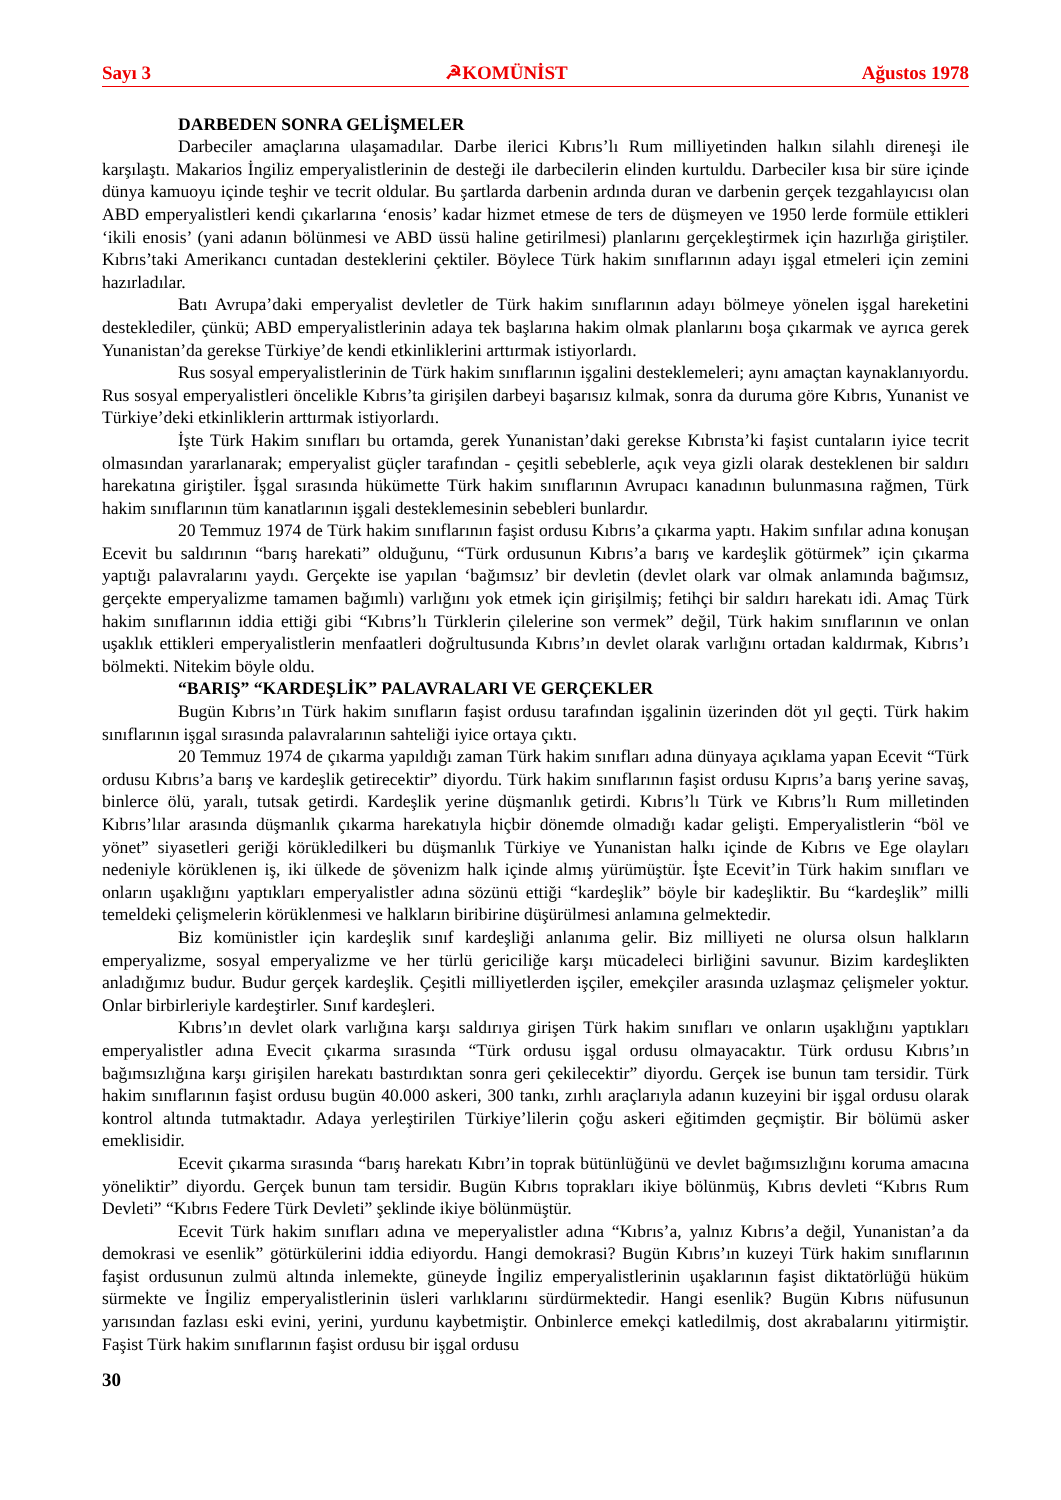Sayı 3 ☭KOMÜNİST Ağustos 1978
DARBEDEN SONRA GELİŞMELER
Darbeciler amaçlarına ulaşamadılar. Darbe ilerici Kıbrıs’lı Rum milliyetinden halkın silahlı direneşi ile karşılaştı. Makarios İngiliz emperyalistlerinin de desteği ile darbecilerin elinden kurtuldu. Darbeciler kısa bir süre içinde dünya kamuoyu içinde teşhir ve tecrit oldular. Bu şartlarda darbenin ardında duran ve darbenin gerçek tezgahlayıcısı olan ABD emperyalistleri kendi çıkarlarına ‘enosis’ kadar hizmet etmese de ters de düşmeyen ve 1950 lerde formüle ettikleri ‘ikili enosis’ (yani adanın bölünmesi ve ABD üssü haline getirilmesi) planlarını gerçekleştirmek için hazırlığa giriştiler. Kıbrıs’taki Amerikancı cuntadan desteklerini çektiler. Böylece Türk hakim sınıflarının adayı işgal etmeleri için zemini hazırladılar.
Batı Avrupa’daki emperyalist devletler de Türk hakim sınıflarının adayı bölmeye yönelen işgal hareketini desteklediler, çünkü; ABD emperyalistlerinin adaya tek başlarına hakim olmak planlarını boşa çıkarmak ve ayrıca gerek Yunanistan’da gerekse Türkiye’de kendi etkinliklerini arttırmak istiyorlardı.
Rus sosyal emperyalistlerinin de Türk hakim sınıflarının işgalini desteklemeleri; aynı amaçtan kaynaklanıyordu. Rus sosyal emperyalistleri öncelikle Kıbrıs’ta girişilen darbeyi başarısız kılmak, sonra da duruma göre Kıbrıs, Yunanist ve Türkiye’deki etkinliklerin arttırmak istiyorlardı.
İşte Türk Hakim sınıfları bu ortamda, gerek Yunanistan’daki gerekse Kıbrısta’ki faşist cuntaların iyice tecrit olmasından yararlanarak; emperyalist güçler tarafından - çeşitli sebeblerle, açık veya gizli olarak desteklenen bir saldırı harekatına giriştiler. İşgal sırasında hükümette Türk hakim sınıflarının Avrupacı kanadının bulunmasına rağmen, Türk hakim sınıflarının tüm kanatlarının işgali desteklemesinin sebebleri bunlardır.
20 Temmuz 1974 de Türk hakim sınıflarının faşist ordusu Kıbrıs’a çıkarma yaptı. Hakim sınfılar adına konuşan Ecevit bu saldırının “barış harekati” olduğunu, “Türk ordusunun Kıbrıs’a barış ve kardeşlik götürmek” için çıkarma yaptığı palavralarını yaydı. Gerçekte ise yapılan ‘bağımsız’ bir devletin (devlet olark var olmak anlamında bağımsız, gerçekte emperyalizme tamamen bağımlı) varlığını yok etmek için girişilmiş; fetihçi bir saldırı harekatı idi. Amaç Türk hakim sınıflarının iddia ettiği gibi “Kıbrıs’lı Türklerin çilelerine son vermek” değil, Türk hakim sınıflarının ve onlan uşaklık ettikleri emperyalistlerin menfaatleri doğrultusunda Kıbrıs’ın devlet olarak varlığını ortadan kaldırmak, Kıbrıs’ı bölmekti. Nitekim böyle oldu.
“BARIŞ” “KARDEŞLİK” PALAVRALARI VE GERÇEKLER
Bugün Kıbrıs’ın Türk hakim sınıfların faşist ordusu tarafından işgalinin üzerinden döt yıl geçti. Türk hakim sınıflarının işgal sırasında palavralarının sahteliği iyice ortaya çıktı.
20 Temmuz 1974 de çıkarma yapıldığı zaman Türk hakim sınıfları adına dünyaya açıklama yapan Ecevit “Türk ordusu Kıbrıs’a barış ve kardeşlik getirecektir” diyordu. Türk hakim sınıflarının faşist ordusu Kıprıs’a barış yerine savaş, binlerce ölü, yaralı, tutsak getirdi. Kardeşlik yerine düşmanlık getirdi. Kıbrıs’lı Türk ve Kıbrıs’lı Rum milletinden Kıbrıs’lılar arasında düşmanlık çıkarma harekatıyla hiçbir dönemde olmadığı kadar gelişti. Emperyalistlerin “böl ve yönet” siyasetleri geriği körükledilkeri bu düşmanlık Türkiye ve Yunanistan halkı içinde de Kıbrıs ve Ege olayları nedeniyle körüklenen iş, iki ülkede de şövenizm halk içinde almış yürümüştür. İşte Ecevit’in Türk hakim sınıfları ve onların uşaklığını yaptıkları emperyalistler adına sözünü ettiği “kardeşlik” böyle bir kadeşliktir. Bu “kardeşlik” milli temeldeki çelişmelerin körüklenmesi ve halkların biribirine düşürülmesi anlamına gelmektedir.
Biz komünistler için kardeşlik sınıf kardeşliği anlanıma gelir. Biz milliyeti ne olursa olsun halkların emperyalizme, sosyal emperyalizme ve her türlü gericiliğe karşı mücadeleci birliğini savunur. Bizim kardeşlikten anladığımız budur. Budur gerçek kardeşlik. Çeşitli milliyetlerden işçiler, emekçiler arasında uzlaşmaz çelişmeler yoktur. Onlar birbirleriyle kardeştirler. Sınıf kardeşleri.
Kıbrıs’ın devlet olark varlığına karşı saldırıya girişen Türk hakim sınıfları ve onların uşaklığını yaptıkları emperyalistler adına Evecit çıkarma sırasında “Türk ordusu işgal ordusu olmayacaktır. Türk ordusu Kıbrıs’ın bağımsızlığına karşı girişilen harekatı bastırdıktan sonra geri çekilecektir” diyordu. Gerçek ise bunun tam tersidir. Türk hakim sınıflarının faşist ordusu bugün 40.000 askeri, 300 tankı, zırhlı araçlarıyla adanın kuzeyini bir işgal ordusu olarak kontrol altında tutmaktadır. Adaya yerleştirilen Türkiye’lilerin çoğu askeri eğitimden geçmiştir. Bir bölümü asker emeklisidir.
Ecevit çıkarma sırasında “barış harekatı Kıbrı’in toprak bütünlüğünü ve devlet bağımsızlığını koruma amacına yöneliktir” diyordu. Gerçek bunun tam tersidir. Bugün Kıbrıs toprakları ikiye bölünmüş, Kıbrıs devleti “Kıbrıs Rum Devleti” “Kıbrıs Federe Türk Devleti” şeklinde ikiye bölünmüştür.
Ecevit Türk hakim sınıfları adına ve meperyalistler adına “Kıbrıs’a, yalnız Kıbrıs’a değil, Yunanistan’a da demokrasi ve esenlik” götürkülerini iddia ediyordu. Hangi demokrasi? Bugün Kıbrıs’ın kuzeyi Türk hakim sınıflarının faşist ordusunun zulmü altında inlemekte, güneyde İngiliz emperyalistlerinin uşaklarının faşist diktatörlüğü hüküm sürmekte ve İngiliz emperyalistlerinin üsleri varlıklarını sürdürmektedir. Hangi esenlik? Bugün Kıbrıs nüfusunun yarısından fazlası eski evini, yerini, yurdunu kaybetmiştir. Onbinlerce emekçi katledilmiş, dost akrabalarını yitirmiştir. Faşist Türk hakim sınıflarının faşist ordusu bir işgal ordusu
30